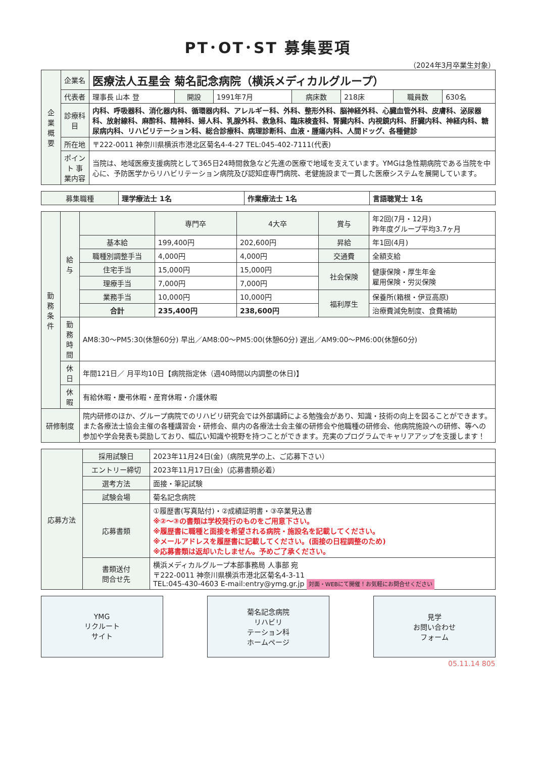PT･OT･ST 募集要項
（2024年3月卒業生対象）
| 企業概要 | 企業名 | 医療法人五星会 菊名記念病院（横浜メディカルグループ） | | | | | | |
| | 代表者 | 理事長 山本 登 | 開設 | 1991年7月 | 病床数 | 218床 | 職員数 | 630名 |
| | 診療科目 | 内科、呼吸器科、消化器内科、循環器内科、アレルギー科、外科、整形外科、脳神経外科、心臓血管外科、皮膚科、泌尿器科、放射線科、麻酔科、精神科、婦人科、乳腺外科、救急科、臨床検査科、腎臓内科、内視鏡内科、肝臓内科、神経内科、糖尿病内科、リハビリテーション科、総合診療科、病理診断科、血液・腫瘍内科、人間ドッグ、各種健診 | | | | | | |
| | 所在地 | 〒222-0011 神奈川県横浜市港北区菊名4-4-27 TEL:045-402-7111(代表) | | | | | | |
| | ポイント 事業内容 | 当院は、地域医療支援病院として365日24時間救急など先進の医療で地域を支えています。YMGは急性期病院である当院を中心に、予防医学からリハビリテーション病院及び認知症専門病院、老健施設まで一貫した医療システムを展開しています。 | | | | | | |
| 募集職種 | 理学療法士 1名 | 作業療法士 1名 | 言語聴覚士 1名 |
| 勤務条件 | 給与 | | 専門卒 | 4大卒 | 賞与 | 年2回(7月・12月) 昨年度グループ平均3.7ヶ月 |
| | | 基本給 | 199,400円 | 202,600円 | 昇給 | 年1回(4月) |
| | | 職種別調整手当 | 4,000円 | 4,000円 | 交通費 | 全額支給 |
| | | 住宅手当 | 15,000円 | 15,000円 | 社会保険 | 健康保険・厚生年金 雇用保険・労災保険 |
| | | 理療手当 | 7,000円 | 7,000円 | | |
| | | 業務手当 | 10,000円 | 10,000円 | 福利厚生 | 保養所(箱根・伊豆高原) |
| | | 合計 | 235,400円 | 238,600円 | | 治療費減免制度、食費補助 |
| | 勤務時間 | AM8:30～PM5:30(休憩60分) 早出／AM8:00～PM5:00(休憩60分) 遅出／AM9:00～PM6:00(休憩60分) | | | | |
| | 休日 | 年間121日／ 月平均10日【病院指定休（週40時間以内調整の休日)】 | | | | |
| | 休暇 | 有給休暇・慶弔休暇・産育休暇・介護休暇 | | | | |
| 研修制度 | | 院内研修のほか、グループ病院でのリハビリ研究会では外部講師による勉強会があり、知識・技術の向上を図ることができます。また各療法士協会主催の各種講習会・研修会、県内の各療法士会主催の研修会や他職種の研修会、他病院施設への研修、等への参加や学会発表も奨励しており、幅広い知識や視野を持つことができます。充実のプログラムでキャリアアップを支援します！ | | | | |
| 応募方法 | 採用試験日 | 2023年11月24日(金)（病院見学の上、ご応募下さい） |
| | エントリー締切 | 2023年11月17日(金)（応募書類必着） |
| | 選考方法 | 面接・筆記試験 |
| | 試験会場 | 菊名記念病院 |
| | 応募書類 | ①履歴書(写真貼付)・②成績証明書・③卒業見込書 ※②～③の書類は学校発行のものをご用意下さい。 ※履歴書に職種と面接を希望される病院・施設名を記載してください。 ※メールアドレスを履歴書に記載してください。(面接の日程調整のため) ※応募書類は返却いたしません。予めご了承ください。 |
| | 書類送付 問合せ先 | 横浜メディカルグループ本部事務局 人事部 宛 〒222-0011 神奈川県横浜市港北区菊名4-3-11 TEL:045-430-4603 E-mail:entry@ymg.gr.jp 対面・WEBにて開催！お気軽にお問合せください |
YMG
リクルート
サイト
菊名記念病院
リハビリ
テーション科
ホームページ
見学
お問い合わせ
フォーム
05.11.14 805